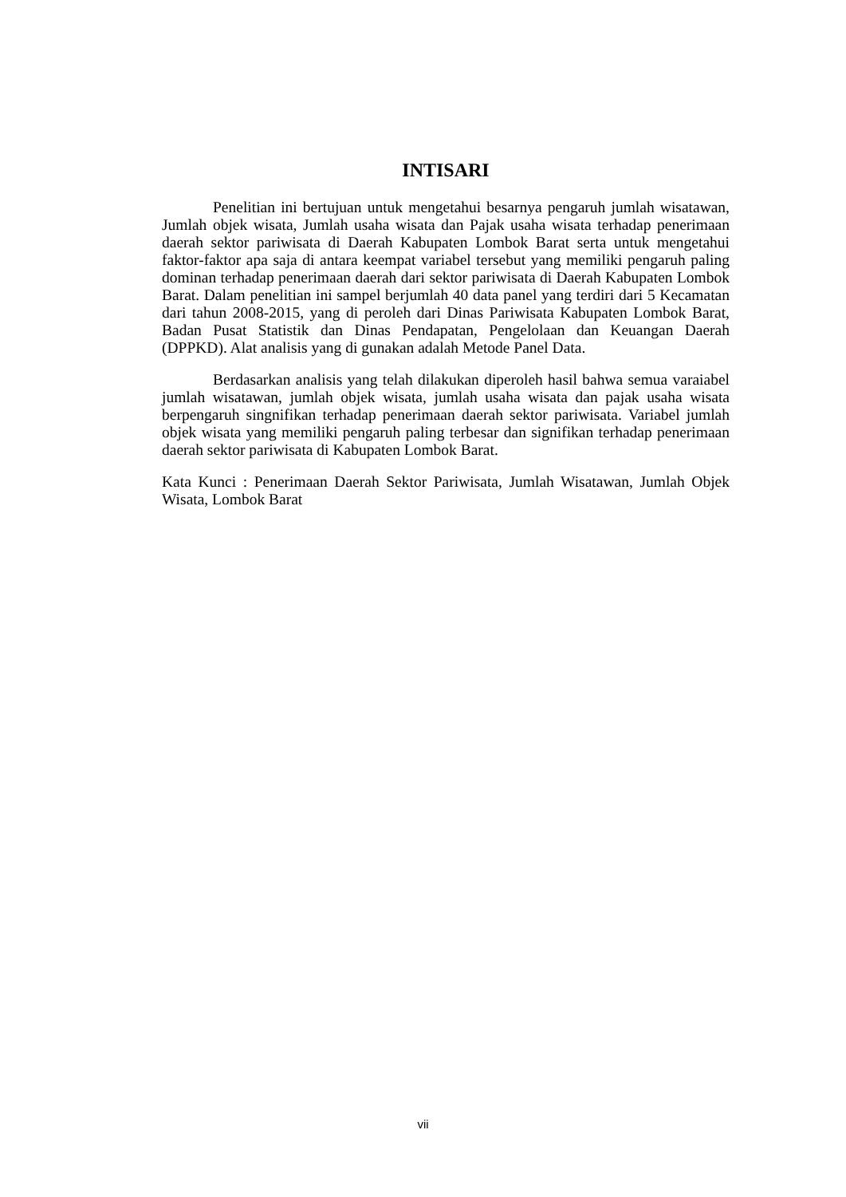INTISARI
Penelitian ini bertujuan untuk mengetahui besarnya pengaruh jumlah wisatawan, Jumlah objek wisata, Jumlah usaha wisata dan Pajak usaha wisata terhadap penerimaan daerah sektor pariwisata di Daerah Kabupaten Lombok Barat serta untuk mengetahui faktor-faktor apa saja di antara keempat variabel tersebut yang memiliki pengaruh paling dominan terhadap penerimaan daerah dari sektor pariwisata di Daerah Kabupaten Lombok Barat. Dalam penelitian ini sampel berjumlah 40 data panel yang terdiri dari 5 Kecamatan dari tahun 2008-2015, yang di peroleh dari Dinas Pariwisata Kabupaten Lombok Barat, Badan Pusat Statistik dan Dinas Pendapatan, Pengelolaan dan Keuangan Daerah (DPPKD). Alat analisis yang di gunakan adalah Metode Panel Data.
Berdasarkan analisis yang telah dilakukan diperoleh hasil bahwa semua varaiabel jumlah wisatawan, jumlah objek wisata, jumlah usaha wisata dan pajak usaha wisata berpengaruh singnifikan terhadap penerimaan daerah sektor pariwisata. Variabel jumlah objek wisata yang memiliki pengaruh paling terbesar dan signifikan terhadap penerimaan daerah sektor pariwisata di Kabupaten Lombok Barat.
Kata Kunci : Penerimaan Daerah Sektor Pariwisata, Jumlah Wisatawan, Jumlah Objek Wisata, Lombok Barat
vii